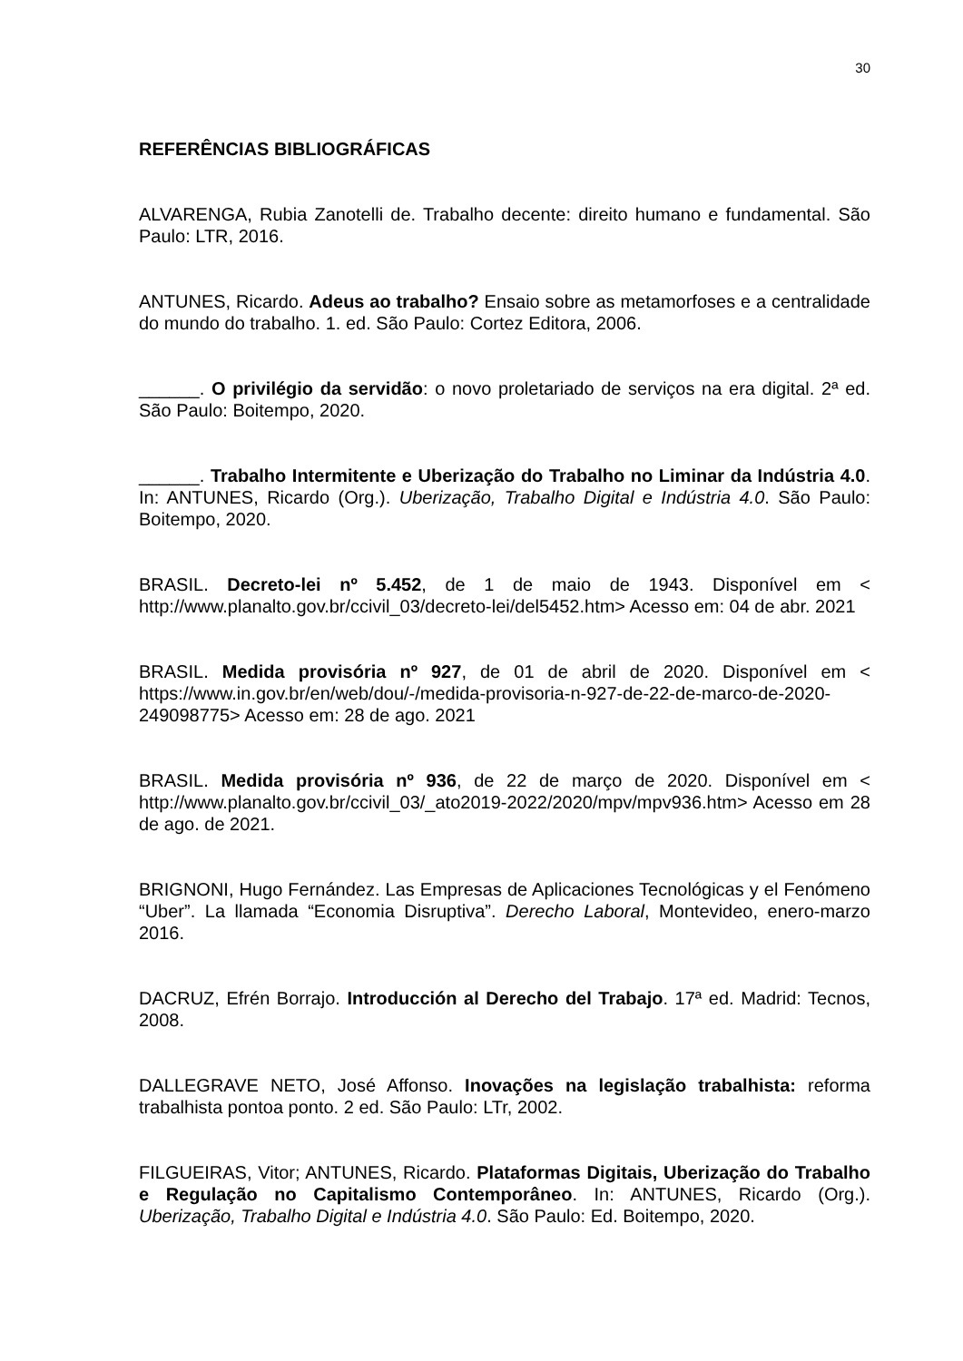30
REFERÊNCIAS BIBLIOGRÁFICAS
ALVARENGA, Rubia Zanotelli de. Trabalho decente: direito humano e fundamental. São Paulo: LTR, 2016.
ANTUNES, Ricardo. Adeus ao trabalho? Ensaio sobre as metamorfoses e a centralidade do mundo do trabalho. 1. ed. São Paulo: Cortez Editora, 2006.
______. O privilégio da servidão: o novo proletariado de serviços na era digital. 2ª ed. São Paulo: Boitempo, 2020.
______. Trabalho Intermitente e Uberização do Trabalho no Liminar da Indústria 4.0. In: ANTUNES, Ricardo (Org.). Uberização, Trabalho Digital e Indústria 4.0. São Paulo: Boitempo, 2020.
BRASIL. Decreto-lei nº 5.452, de 1 de maio de 1943. Disponível em < http://www.planalto.gov.br/ccivil_03/decreto-lei/del5452.htm> Acesso em: 04 de abr. 2021
BRASIL. Medida provisória nº 927, de 01 de abril de 2020. Disponível em < https://www.in.gov.br/en/web/dou/-/medida-provisoria-n-927-de-22-de-marco-de-2020-249098775> Acesso em: 28 de ago. 2021
BRASIL. Medida provisória nº 936, de 22 de março de 2020. Disponível em < http://www.planalto.gov.br/ccivil_03/_ato2019-2022/2020/mpv/mpv936.htm> Acesso em 28 de ago. de 2021.
BRIGNONI, Hugo Fernández. Las Empresas de Aplicaciones Tecnológicas y el Fenómeno “Uber”. La llamada “Economia Disruptiva”. Derecho Laboral, Montevideo, enero-marzo 2016.
DACRUZ, Efrén Borrajo. Introducción al Derecho del Trabajo. 17ª ed. Madrid: Tecnos, 2008.
DALLEGRAVE NETO, José Affonso. Inovações na legislação trabalhista: reforma trabalhista pontoa ponto. 2 ed. São Paulo: LTr, 2002.
FILGUEIRAS, Vitor; ANTUNES, Ricardo. Plataformas Digitais, Uberização do Trabalho e Regulação no Capitalismo Contemporâneo. In: ANTUNES, Ricardo (Org.). Uberização, Trabalho Digital e Indústria 4.0. São Paulo: Ed. Boitempo, 2020.